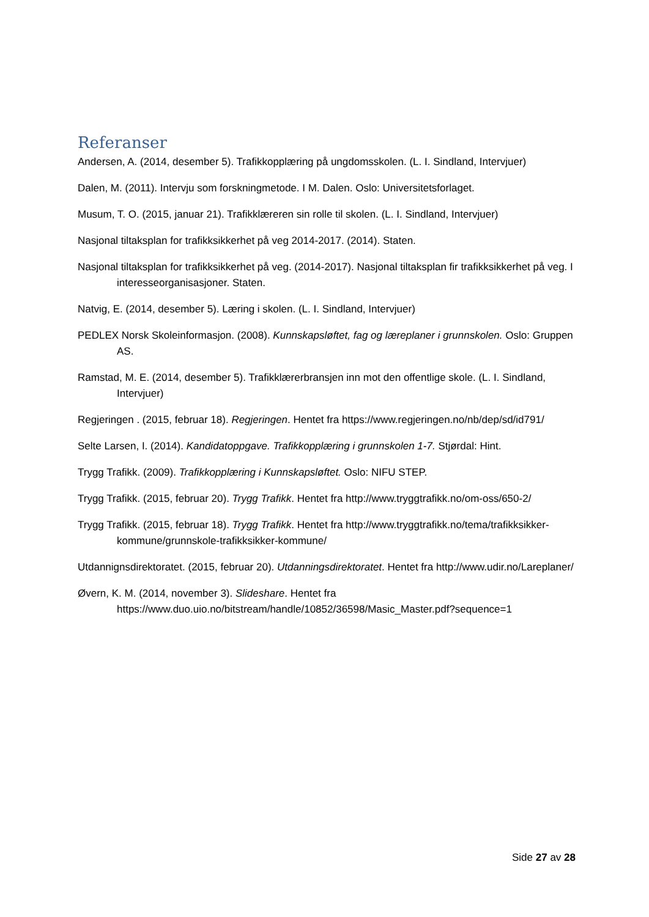Referanser
Andersen, A. (2014, desember 5). Trafikkopplæring på ungdomsskolen. (L. I. Sindland, Intervjuer)
Dalen, M. (2011). Intervju som forskningmetode. I M. Dalen. Oslo: Universitetsforlaget.
Musum, T. O. (2015, januar 21). Trafikklæreren sin rolle til skolen. (L. I. Sindland, Intervjuer)
Nasjonal tiltaksplan for trafikksikkerhet på veg 2014-2017. (2014). Staten.
Nasjonal tiltaksplan for trafikksikkerhet på veg. (2014-2017). Nasjonal tiltaksplan fir trafikksikkerhet på veg. I interesseorganisasjoner. Staten.
Natvig, E. (2014, desember 5). Læring i skolen. (L. I. Sindland, Intervjuer)
PEDLEX Norsk Skoleinformasjon. (2008). Kunnskapsløftet, fag og læreplaner i grunnskolen. Oslo: Gruppen AS.
Ramstad, M. E. (2014, desember 5). Trafikklærerbransjen inn mot den offentlige skole. (L. I. Sindland, Intervjuer)
Regjeringen . (2015, februar 18). Regjeringen. Hentet fra https://www.regjeringen.no/nb/dep/sd/id791/
Selte Larsen, I. (2014). Kandidatoppgave. Trafikkopplæring i grunnskolen 1-7. Stjørdal: Hint.
Trygg Trafikk. (2009). Trafikkopplæring i Kunnskapsløftet. Oslo: NIFU STEP.
Trygg Trafikk. (2015, februar 20). Trygg Trafikk. Hentet fra http://www.tryggtrafikk.no/om-oss/650-2/
Trygg Trafikk. (2015, februar 18). Trygg Trafikk. Hentet fra http://www.tryggtrafikk.no/tema/trafikksikker-kommune/grunnskole-trafikksikker-kommune/
Utdannignsdirektoratet. (2015, februar 20). Utdanningsdirektoratet. Hentet fra http://www.udir.no/Lareplaner/
Øvern, K. M. (2014, november 3). Slideshare. Hentet fra https://www.duo.uio.no/bitstream/handle/10852/36598/Masic_Master.pdf?sequence=1
Side 27 av 28